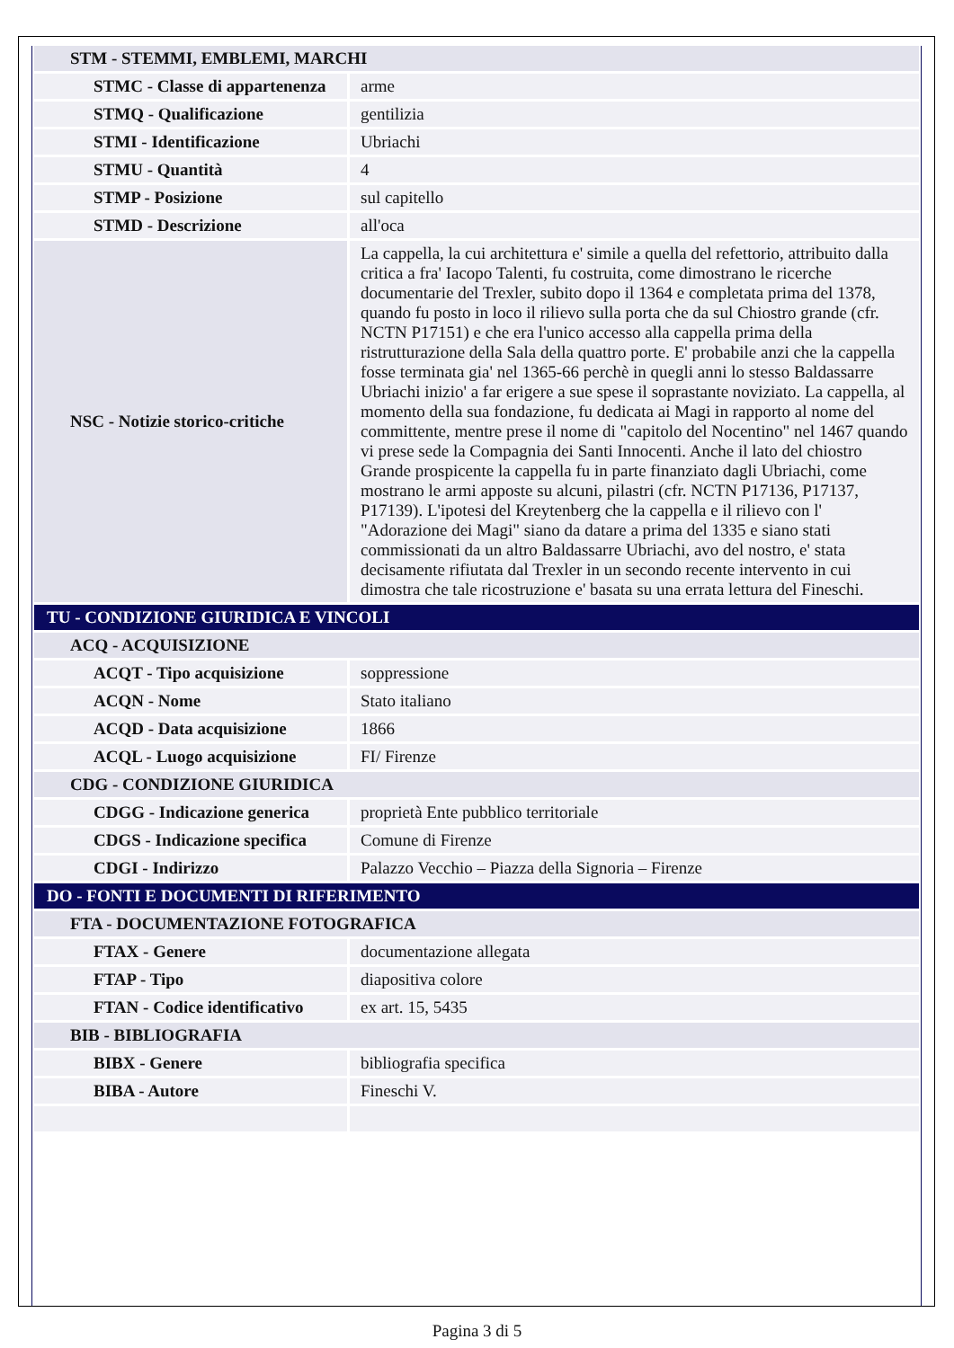| STM - STEMMI, EMBLEMI, MARCHI | |
| STMC - Classe di appartenenza | arme |
| STMQ - Qualificazione | gentilizia |
| STMI - Identificazione | Ubriachi |
| STMU - Quantità | 4 |
| STMP - Posizione | sul capitello |
| STMD - Descrizione | all'oca |
| NSC - Notizie storico-critiche | La cappella, la cui architettura e' simile a quella del refettorio, attribuito dalla critica a fra' Iacopo Talenti, fu costruita, come dimostrano le ricerche documentarie del Trexler, subito dopo il 1364 e completata prima del 1378, quando fu posto in loco il rilievo sulla porta che da sul Chiostro grande (cfr. NCTN P17151) e che era l'unico accesso alla cappella prima della ristrutturazione della Sala della quattro porte. E' probabile anzi che la cappella fosse terminata gia' nel 1365-66 perchè in quegli anni lo stesso Baldassarre Ubriachi inizio' a far erigere a sue spese il soprastante noviziato. La cappella, al momento della sua fondazione, fu dedicata ai Magi in rapporto al nome del committente, mentre prese il nome di "capitolo del Nocentino" nel 1467 quando vi prese sede la Compagnia dei Santi Innocenti. Anche il lato del chiostro Grande prospicente la cappella fu in parte finanziato dagli Ubriachi, come mostrano le armi apposte su alcuni, pilastri (cfr. NCTN P17136, P17137, P17139). L'ipotesi del Kreytenberg che la cappella e il rilievo con l' "Adorazione dei Magi" siano da datare a prima del 1335 e siano stati commissionati da un altro Baldassarre Ubriachi, avo del nostro, e' stata decisamente rifiutata dal Trexler in un secondo recente intervento in cui dimostra che tale ricostruzione e' basata su una errata lettura del Fineschi. |
| TU - CONDIZIONE GIURIDICA E VINCOLI | |
| ACQ - ACQUISIZIONE | |
| ACQT - Tipo acquisizione | soppressione |
| ACQN - Nome | Stato italiano |
| ACQD - Data acquisizione | 1866 |
| ACQL - Luogo acquisizione | FI/ Firenze |
| CDG - CONDIZIONE GIURIDICA | |
| CDGG - Indicazione generica | proprietà Ente pubblico territoriale |
| CDGS - Indicazione specifica | Comune di Firenze |
| CDGI - Indirizzo | Palazzo Vecchio – Piazza della Signoria – Firenze |
| DO - FONTI E DOCUMENTI DI RIFERIMENTO | |
| FTA - DOCUMENTAZIONE FOTOGRAFICA | |
| FTAX - Genere | documentazione allegata |
| FTAP - Tipo | diapositiva colore |
| FTAN - Codice identificativo | ex art. 15, 5435 |
| BIB - BIBLIOGRAFIA | |
| BIBX - Genere | bibliografia specifica |
| BIBA - Autore | Fineschi V. |
Pagina 3 di 5